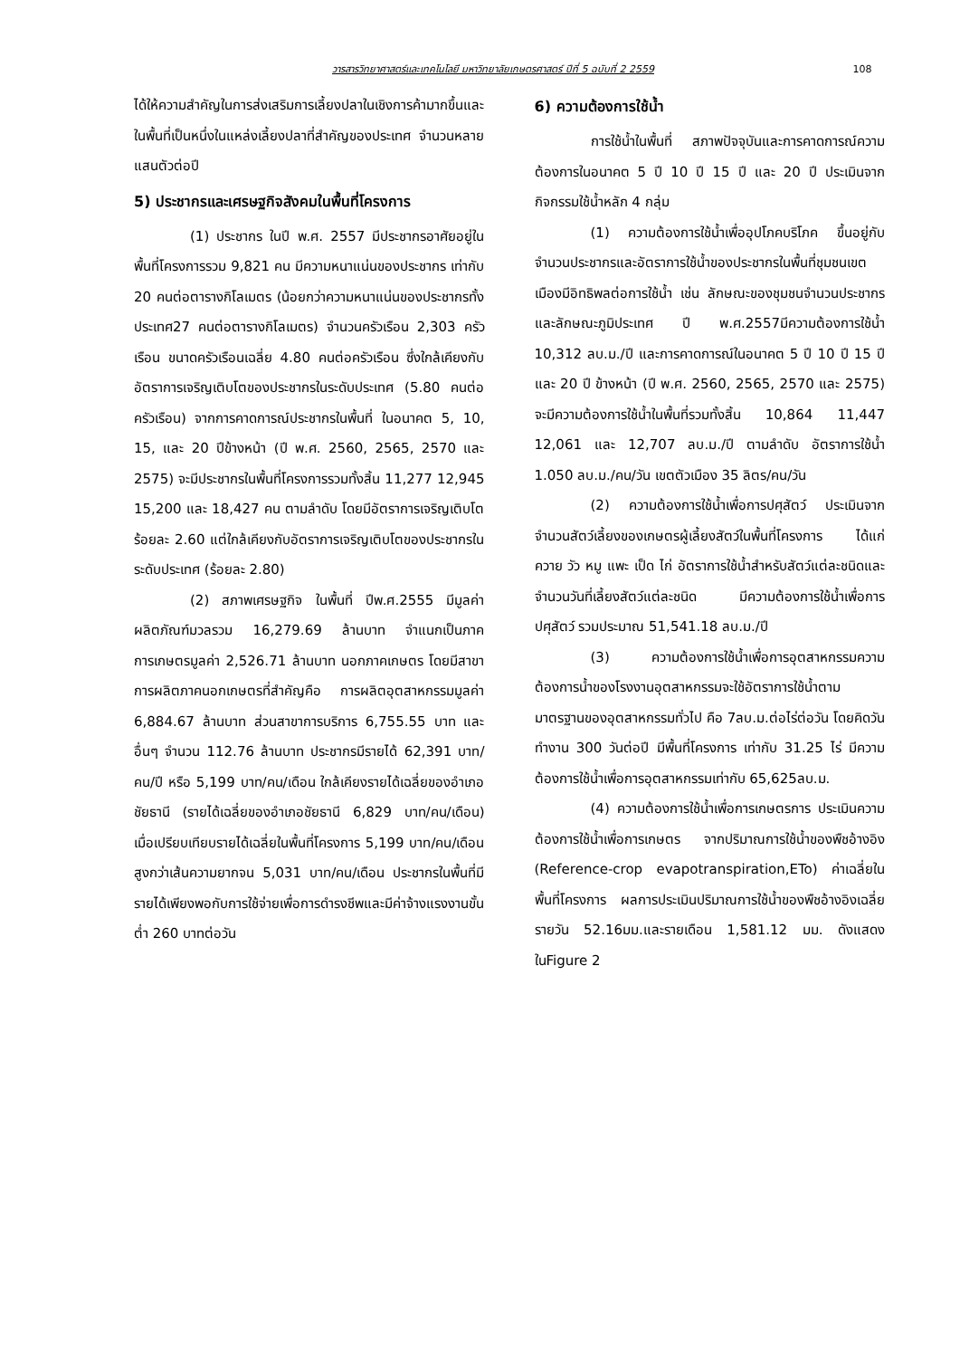วารสารวิทยาศาสตร์และเทคโนโลยี มหาวิทยาลัยเกษตรศาสตร์ ปีที่ 5 ฉบับที่ 2 2559 108
ได้ให้ความสำคัญในการส่งเสริมการเลี้ยงปลาในเชิงการค้ามากขึ้นและในพื้นที่เป็นหนึ่งในแหล่งเลี้ยงปลาที่สำคัญของประเทศ จำนวนหลายแสนตัวต่อปี
5) ประชากรและเศรษฐกิจสังคมในพื้นที่โครงการ
(1) ประชากร ในปี พ.ศ. 2557 มีประชากรอาศัยอยู่ในพื้นที่โครงการรวม 9,821 คน มีความหนาแน่นของประชากร เท่ากับ 20 คนต่อตารางกิโลเมตร (น้อยกว่าความหนาแน่นของประชากรทั้งประเทศ27 คนต่อตารางกิโลเมตร) จำนวนครัวเรือน 2,303 ครัวเรือน ขนาดครัวเรือนเฉลี่ย 4.80 คนต่อครัวเรือน ซึ่งใกล้เคียงกับอัตราการเจริญเติบโตของประชากรในระดับประเทศ (5.80 คนต่อครัวเรือน) จากการคาดการณ์ประชากรในพื้นที่ ในอนาคต 5, 10, 15, และ 20 ปีข้างหน้า (ปี พ.ศ. 2560, 2565, 2570 และ 2575) จะมีประชากรในพื้นที่โครงการรวมทั้งสิ้น 11,277 12,945 15,200 และ 18,427 คน ตามลำดับ โดยมีอัตราการเจริญเติบโตร้อยละ 2.60 แต่ใกล้เคียงกับอัตราการเจริญเติบโตของประชากรในระดับประเทศ (ร้อยละ 2.80)
(2) สภาพเศรษฐกิจ ในพื้นที่ ปีพ.ศ.2555 มีมูลค่าผลิตภัณฑ์มวลรวม 16,279.69 ล้านบาท จำแนกเป็นภาคการเกษตรมูลค่า 2,526.71 ล้านบาท นอกภาคเกษตร โดยมีสาขาการผลิตภาคนอกเกษตรที่สำคัญคือ การผลิตอุตสาหกรรมมูลค่า 6,884.67 ล้านบาท ส่วนสาขาการบริการ 6,755.55 บาท และอื่นๆ จำนวน 112.76 ล้านบาท ประชากรมีรายได้ 62,391 บาท/คน/ปี หรือ 5,199 บาท/คน/เดือน ใกล้เคียงรายได้เฉลี่ยของอำเภอชัยธานี (รายได้เฉลี่ยของอำเภอชัยธานี 6,829 บาท/คน/เดือน) เมื่อเปรียบเทียบรายได้เฉลี่ยในพื้นที่โครงการ 5,199 บาท/คน/เดือน สูงกว่าเส้นความยากจน 5,031 บาท/คน/เดือน ประชากรในพื้นที่มีรายได้เพียงพอกับการใช้จ่ายเพื่อการดำรงชีพและมีค่าจ้างแรงงานขั้นต่ำ 260 บาทต่อวัน
6) ความต้องการใช้น้ำ
การใช้น้ำในพื้นที่ สภาพปัจจุบันและการคาดการณ์ความต้องการในอนาคต 5 ปี 10 ปี 15 ปี และ 20 ปี ประเมินจากกิจกรรมใช้น้ำหลัก 4 กลุ่ม
(1) ความต้องการใช้น้ำเพื่ออุปโภคบริโภค ขึ้นอยู่กับจำนวนประชากรและอัตราการใช้น้ำของประชากรในพื้นที่ชุมชนเขตเมืองมีอิทธิพลต่อการใช้น้ำ เช่น ลักษณะของชุมชนจำนวนประชากรและลักษณะภูมิประเทศ ปี พ.ศ.2557มีความต้องการใช้น้ำ 10,312 ลบ.ม./ปี และการคาดการณ์ในอนาคต 5 ปี 10 ปี 15 ปี และ 20 ปี ข้างหน้า (ปี พ.ศ. 2560, 2565, 2570 และ 2575) จะมีความต้องการใช้น้ำในพื้นที่รวมทั้งสิ้น 10,864 11,447 12,061 และ 12,707 ลบ.ม./ปี ตามลำดับ อัตราการใช้น้ำ 1.050 ลบ.ม./คน/วัน เขตตัวเมือง 35 ลิตร/คน/วัน
(2) ความต้องการใช้น้ำเพื่อการปศุสัตว์ ประเมินจากจำนวนสัตว์เลี้ยงของเกษตรผู้เลี้ยงสัตว์ในพื้นที่โครงการ ได้แก่ ควาย วัว หมู แพะ เป็ด ไก่ อัตราการใช้น้ำสำหรับสัตว์แต่ละชนิดและจำนวนวันที่เลี้ยงสัตว์แต่ละชนิด มีความต้องการใช้น้ำเพื่อการปศุสัตว์ รวมประมาณ 51,541.18 ลบ.ม./ปี
(3) ความต้องการใช้น้ำเพื่อการอุตสาหกรรมความต้องการน้ำของโรงงานอุตสาหกรรมจะใช้อัตราการใช้น้ำตามมาตรฐานของอุตสาหกรรมทั่วไป คือ 7ลบ.ม.ต่อไร่ต่อวัน โดยคิดวันทำงาน 300 วันต่อปี มีพื้นที่โครงการ เท่ากับ 31.25 ไร่ มีความต้องการใช้น้ำเพื่อการอุตสาหกรรมเท่ากับ 65,625ลบ.ม.
(4) ความต้องการใช้น้ำเพื่อการเกษตรการ ประเมินความต้องการใช้น้ำเพื่อการเกษตร จากปริมาณการใช้น้ำของพืชอ้างอิง (Reference-crop evapotranspiration,ETo) ค่าเฉลี่ยในพื้นที่โครงการ ผลการประเมินปริมาณการใช้น้ำของพืชอ้างอิงเฉลี่ยรายวัน 52.16มม.และรายเดือน 1,581.12 มม. ดังแสดงในFigure 2